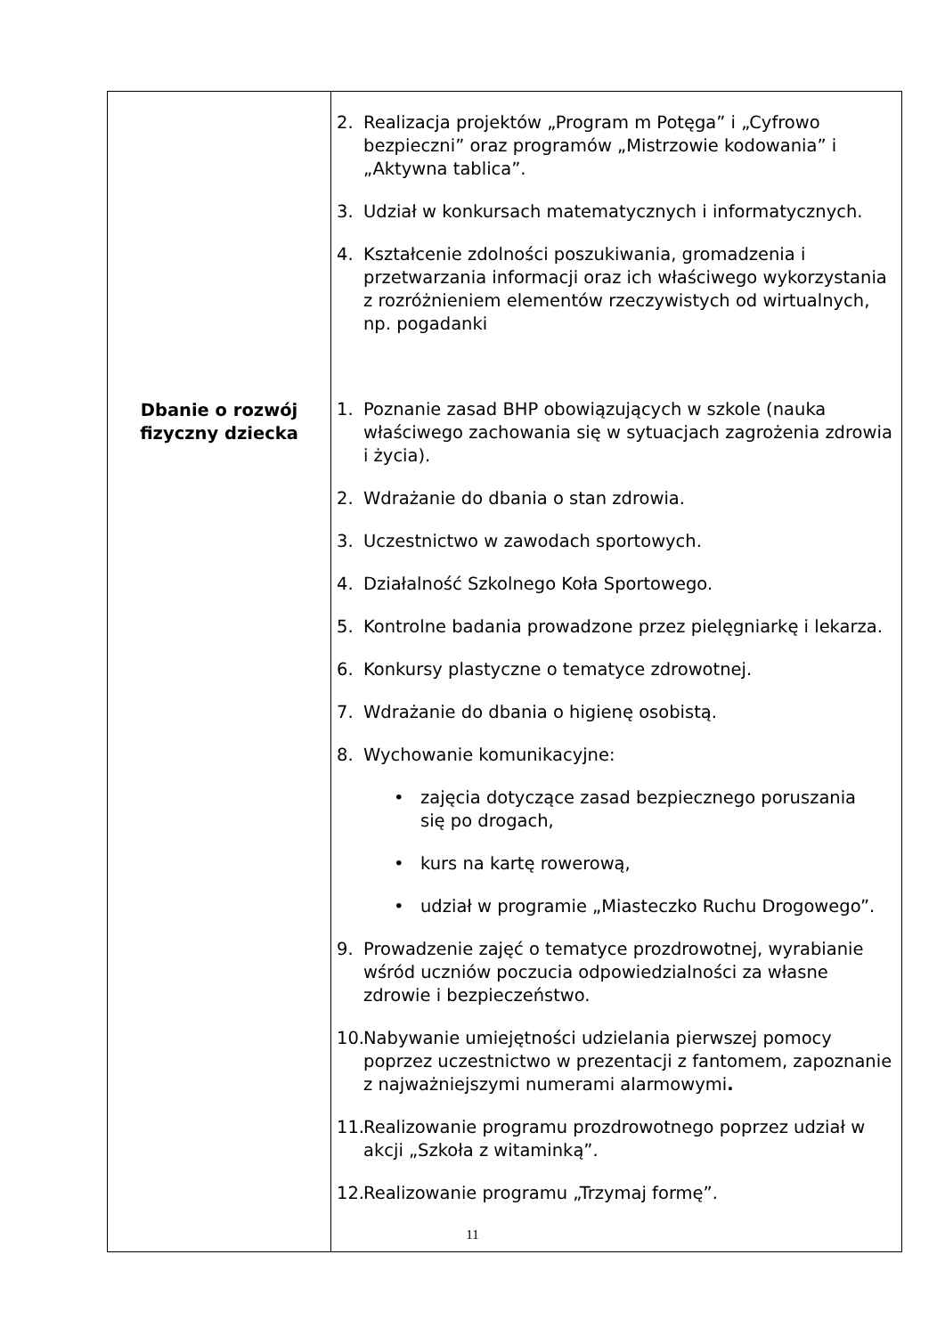| Dbanie o rozwój fizyczny dziecka | 2. Realizacja projektów „Program m Potęga” i „Cyfrowo bezpieczni” oraz programów „Mistrzowie kodowania” i „Aktywna tablica”. 3. Udział w konkursach matematycznych i informatycznych. 4. Kształcenie zdolności poszukiwania, gromadzenia i przetwarzania informacji oraz ich właściwego wykorzystania z rozróżnieniem elementów rzeczywistych od wirtualnych, np. pogadanki 1. Poznanie zasad BHP obowiązujących w szkole (nauka właściwego zachowania się w sytuacjach zagrożenia zdrowia i życia). 2. Wdrażanie do dbania o stan zdrowia. 3. Uczestnictwo w zawodach sportowych. 4. Działalność Szkolnego Koła Sportowego. 5. Kontrolne badania prowadzone przez pielęgniarkę i lekarza. 6. Konkursy plastyczne o tematyce zdrowotnej. 7. Wdrażanie do dbania o higienę osobistą. 8. Wychowanie komunikacyjne: • zajęcia dotyczące zasad bezpiecznego poruszania się po drogach, • kurs na kartę rowerową, • udział w programie „Miasteczko Ruchu Drogowego”. 9. Prowadzenie zajęć o tematyce prozdrowotnej, wyrabianie wśród uczniów poczucia odpowiedzialności za własne zdrowie i bezpieczeństwo. 10. Nabywanie umiejętności udzielania pierwszej pomocy poprzez uczestnictwo w prezentacji z fantomem, zapoznanie z najważniejszymi numerami alarmowymi . 11. Realizowanie programu prozdrowotnego poprzez udział w akcji „Szkoła z witaminką”. 12. Realizowanie programu „Trzymaj formę”. |
11